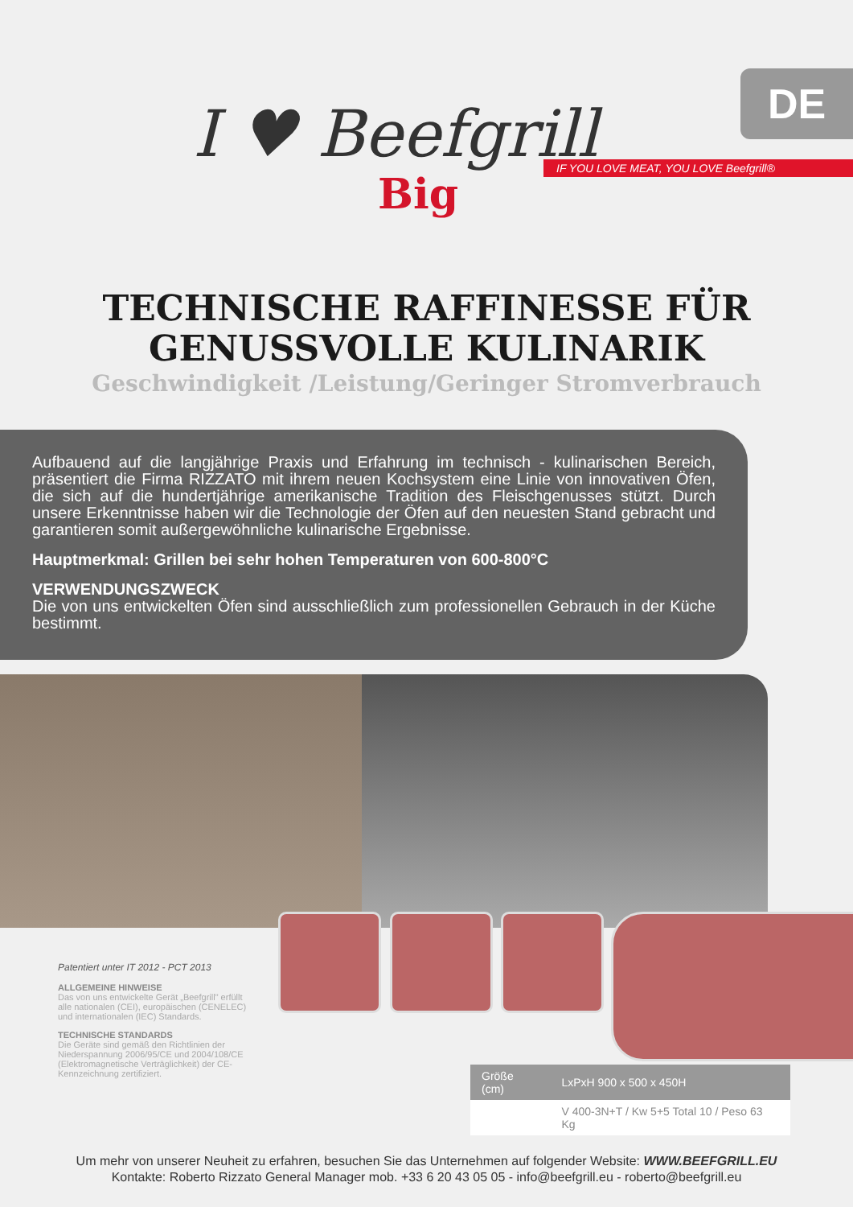I ♥ Beefgrill
Big
DE
IF YOU LOVE MEAT, YOU LOVE Beefgrill®
TECHNISCHE RAFFINESSE FÜR
GENUSSVOLLE KULINARIK
Geschwindigkeit /Leistung/Geringer Stromverbrauch
Aufbauend auf die langjährige Praxis und Erfahrung im technisch - kulinarischen Bereich, präsentiert die Firma RIZZATO mit ihrem neuen Kochsystem eine Linie von innovativen Öfen, die sich auf die hundertjährige amerikanische Tradition des Fleischgenusses stützt. Durch unsere Erkenntnisse haben wir die Technologie der Öfen auf den neuesten Stand gebracht und garantieren somit außergewöhnliche kulinarische Ergebnisse.
Hauptmerkmal: Grillen bei sehr hohen Temperaturen von 600-800°C
VERWENDUNGSZWECK
Die von uns entwickelten Öfen sind ausschließlich zum professionellen Gebrauch in der Küche bestimmt.
Patentiert unter IT 2012 - PCT 2013
ALLGEMEINE HINWEISE
Das von uns entwickelte Gerät „Beefgrill" erfüllt alle nationalen (CEI), europäischen (CENELEC) und internationalen (IEC) Standards.
TECHNISCHE STANDARDS
Die Geräte sind gemäß den Richtlinien der Niederspannung 2006/95/CE und 2004/108/CE (Elektromagnetische Verträglichkeit) der CE-Kennzeichnung zertifiziert.
| Größe (cm) | LxPxH 900 x 500 x 450H |
| | V 400-3N+T / Kw 5+5 Total 10 / Peso 63 Kg |
Um mehr von unserer Neuheit zu erfahren, besuchen Sie das Unternehmen auf folgender Website: WWW.BEEFGRILL.EU
Kontakte: Roberto Rizzato General Manager mob. +33 6 20 43 05 05 - info@beefgrill.eu - roberto@beefgrill.eu